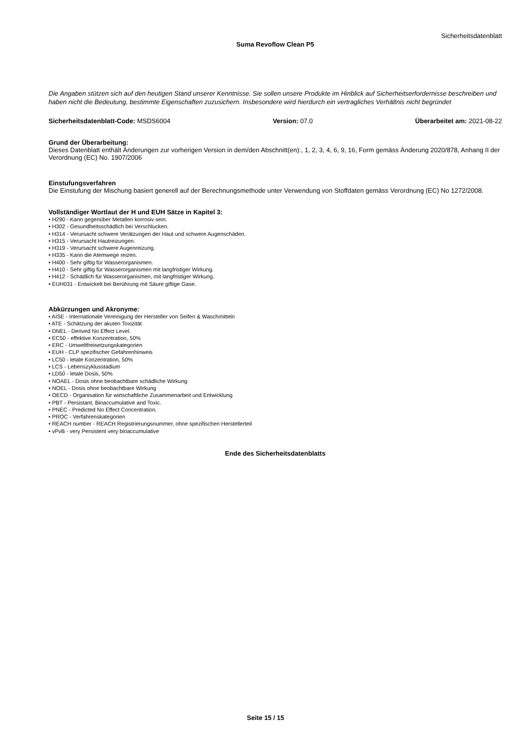Sicherheitsdatenblatt
Suma Revoflow Clean P5
Die Angaben stützen sich auf den heutigen Stand unserer Kenntnisse. Sie sollen unsere Produkte im Hinblick auf Sicherheitserfordernisse beschreiben und haben nicht die Bedeutung, bestimmte Eigenschaften zuzusichern. Insbesondere wird hierdurch ein vertragliches Verhältnis nicht begründet
Sicherheitsdatenblatt-Code: MSDS6004 Version: 07.0 Überarbeitet am: 2021-08-22
Grund der Überarbeitung:
Dieses Datenblatt enthält Änderungen zur vorherigen Version in dem/den Abschnitt(en):, 1, 2, 3, 4, 6, 9, 16, Form gemäss Änderung 2020/878, Anhang II der Verordnung (EC) No. 1907/2006
Einstufungsverfahren
Die Einstufung der Mischung basiert generell auf der Berechnungsmethode unter Verwendung von Stoffdaten gemäss Verordnung (EC) No 1272/2008.
Vollständiger Wortlaut der H und EUH Sätze in Kapitel 3:
• H290 - Kann gegenüber Metallen korrosiv sein.
• H302 - Gesundheitsschädlich bei Verschlucken.
• H314 - Verursacht schwere Verätzungen der Haut und schwere Augenschäden.
• H315 - Verursacht Hautreizungen.
• H319 - Verursacht schwere Augenreizung.
• H335 - Kann die Atemwege reizen.
• H400 - Sehr giftig für Wasserorganismen.
• H410 - Sehr giftig für Wasserorganismen mit langfristiger Wirkung.
• H412 - Schädlich für Wasserorganismen, mit langfristiger Wirkung.
• EUH031 - Entwickelt bei Berührung mit Säure giftige Gase.
Abkürzungen und Akronyme:
• AISE - Internationale Vereinigung der Hersteller von Seifen & Waschmitteln
• ATE - Schätzung der akuten Toxizität
• DNEL - Derived No Effect Level.
• EC50 - effektive Konzentration, 50%
• ERC - Umweltfreisetzungskategorien
• EUH - CLP spezifischer Gefahrenhinweis
• LC50 - letale Konzentration, 50%
• LCS - Lebenszyklusstadium
• LD50 - letale Dosis, 50%
• NOAEL - Dosis ohne beobachtbare schädliche Wirkung
• NOEL - Dosis ohne beobachtbare Wirkung
• OECD - Organisation für wirtschaftliche Zusammenarbeit und Entwicklung
• PBT - Persistant, Bioaccumulative and Toxic.
• PNEC - Predicted No Effect Concentration.
• PROC - Verfahrenskategorien
• REACH number - REACH Registrierungsnummer, ohne spezifischen Herstellerteil
• vPvB - very Persistent very bioaccumulative
Ende des Sicherheitsdatenblatts
Seite 15 / 15